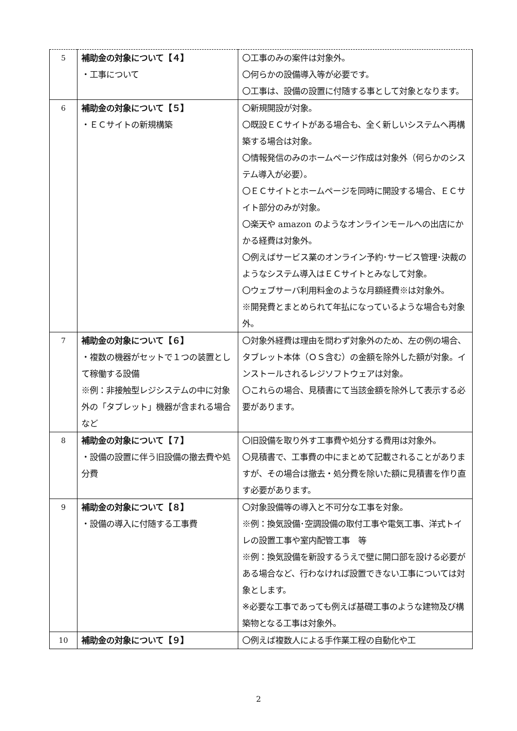| 5 | 補助金の対象について【４】 ・工事について | 〇工事のみの案件は対象外。 〇何らかの設備導入等が必要です。 〇工事は、設備の設置に付随する事として対象となります。 |
| 6 | 補助金の対象について【５】 ・ＥＣサイトの新規構築 | 〇新規開設が対象。 〇既設ＥＣサイトがある場合も、全く新しいシステムへ再構築する場合は対象。 〇情報発信のみのホームページ作成は対象外（何らかのシステム導入が必要）。 〇ＥＣサイトとホームページを同時に開設する場合、ＥＣサイト部分のみが対象。 〇楽天や amazon のようなオンラインモールへの出店にかかる経費は対象外。 〇例えばサービス業のオンライン予約･サービス管理･決裁のようなシステム導入はＥＣサイトとみなして対象。 〇ウェブサーバ利用料金のような月額経費※は対象外。 ※開発費とまとめられて年払になっているような場合も対象外。 |
| 7 | 補助金の対象について【６】 ・複数の機器がセットで１つの装置として稼働する設備 ※例：非接触型レジシステムの中に対象外の「タブレット」機器が含まれる場合など | 〇対象外経費は理由を問わず対象外のため、左の例の場合、タブレット本体（ＯＳ含む）の金額を除外した額が対象。インストールされるレジソフトウェアは対象。 〇これらの場合、見積書にて当該金額を除外して表示する必要があります。 |
| 8 | 補助金の対象について【７】 ・設備の設置に伴う旧設備の撤去費や処分費 | 〇旧設備を取り外す工事費や処分する費用は対象外。 〇見積書で、工事費の中にまとめて記載されることがありますが、その場合は撤去・処分費を除いた額に見積書を作り直す必要があります。 |
| 9 | 補助金の対象について【８】 ・設備の導入に付随する工事費 | 〇対象設備等の導入と不可分な工事を対象。 ※例：換気設備･空調設備の取付工事や電気工事、洋式トイレの設置工事や室内配管工事 等 ※例：換気設備を新設するうえで壁に開口部を設ける必要がある場合など、行わなければ設置できない工事については対象とします。 ※必要な工事であっても例えば基礎工事のような建物及び構築物となる工事は対象外。 |
| 10 | 補助金の対象について【９】 | 〇例えば複数人による手作業工程の自動化や工 |
2